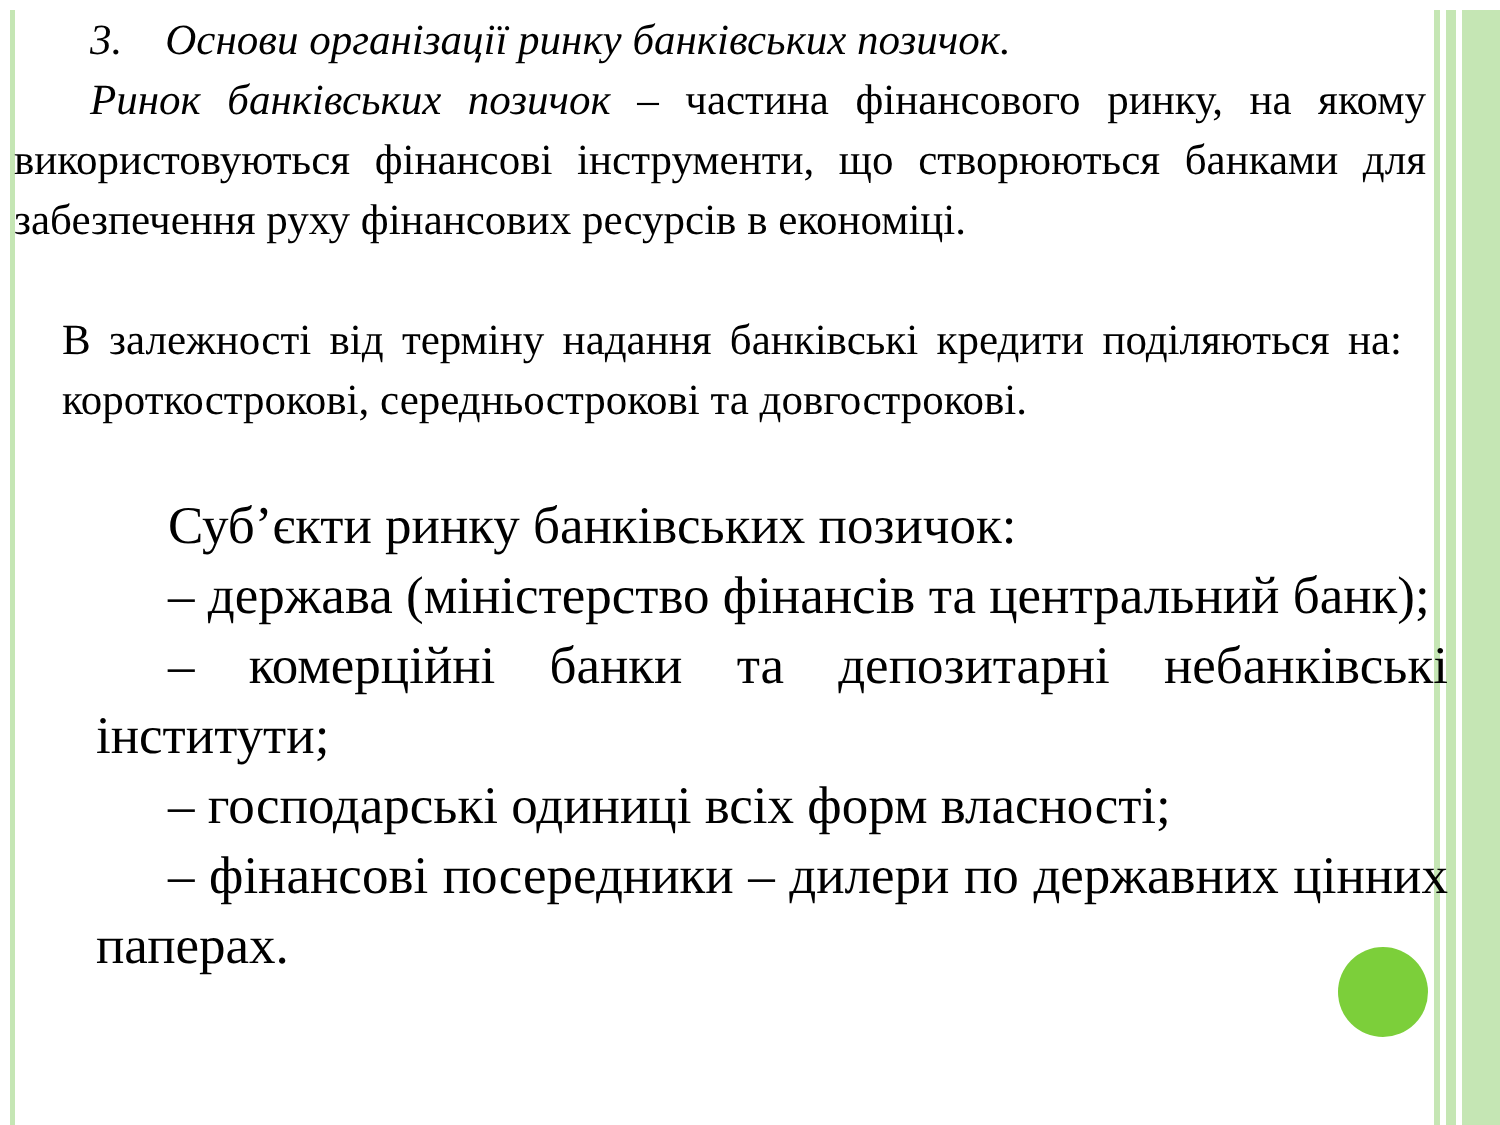3. Основи організації ринку банківських позичок.
Ринок банківських позичок – частина фінансового ринку, на якому використовуються фінансові інструменти, що створюються банками для забезпечення руху фінансових ресурсів в економіці.
В залежності від терміну надання банківські кредити поділяються на: короткострокові, середньострокові та довгострокові.
Суб’єкти ринку банківських позичок:
– держава (міністерство фінансів та центральний банк);
– комерційні банки та депозитарні небанківські інститути;
– господарські одиниці всіх форм власності;
– фінансові посередники – дилери по державних цінних паперах.